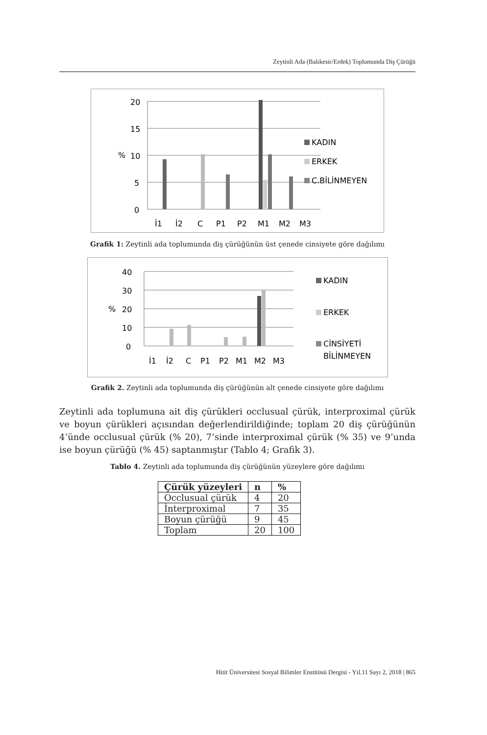Zeytinli Ada (Balıkesir/Erdek) Toplumunda Diş Çürüğü
20
15
10
5
0
%
İ1
İ2
C
P1
P2
M1
M2
M3
KADIN
ERKEK
C.BİLİNMEYEN
Grafik 1: Zeytinli ada toplumunda diş çürüğünün üst çenede cinsiyete göre dağılımı
40
30
20
10
0
%
İ1
İ2
C
P1
P2
M1
M2
M3
KADIN
ERKEK
CİNSİYETİ
BİLİNMEYEN
Grafik 2. Zeytinli ada toplumunda diş çürüğünün alt çenede cinsiyete göre dağılımı
Zeytinli ada toplumuna ait diş çürükleri occlusual çürük, interproximal çürük ve boyun çürükleri açısından değerlendirildiğinde; toplam 20 diş çürüğünün 4’ünde occlusual çürük (% 20), 7’sinde interproximal çürük (% 35) ve 9’unda ise boyun çürüğü (% 45) saptanmıştır (Tablo 4; Grafik 3).
Tablo 4. Zeytinli ada toplumunda diş çürüğünün yüzeylere göre dağılımı
| Çürük yüzeyleri | n | % |
| --- | --- | --- |
| Occlusual çürük | 4 | 20 |
| İnterproximal | 7 | 35 |
| Boyun çürüğü | 9 | 45 |
| Toplam | 20 | 100 |
Hitit Üniversitesi Sosyal Bilimler Enstitüsü Dergisi - Yıl.11 Sayı 2, 2018 | 865